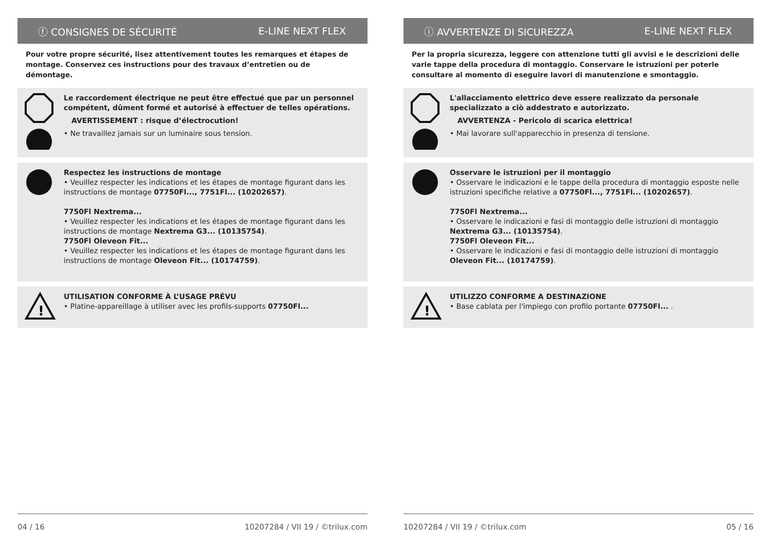ⓕ CONSIGNES DE SÉCURITÉ E-LINE NEXT FLEX
Pour votre propre sécurité, lisez attentivement toutes les remarques et étapes de montage. Conservez ces instructions pour des travaux d’entretien ou de démontage.
Le raccordement électrique ne peut être effectué que par un personnel compétent, dûment formé et autorisé à effectuer de telles opérations.
AVERTISSEMENT : risque d’électrocution!
• Ne travaillez jamais sur un luminaire sous tension.
Respectez les instructions de montage
• Veuillez respecter les indications et les étapes de montage figurant dans les instructions de montage 07750Fl..., 7751Fl... (10202657).
7750Fl Nextrema...
• Veuillez respecter les indications et les étapes de montage figurant dans les instructions de montage Nextrema G3... (10135754).
7750Fl Oleveon Fit...
• Veuillez respecter les indications et les étapes de montage figurant dans les instructions de montage Oleveon Fit... (10174759).
!
UTILISATION CONFORME À L’USAGE PRÉVU
• Platine-appareillage à utiliser avec les profils-supports 07750Fl...
04 / 16 10207284 / VII 19 / ©trilux.com
ⓘ AVVERTENZE DI SICUREZZA E-LINE NEXT FLEX
Per la propria sicurezza, leggere con attenzione tutti gli avvisi e le descrizioni delle varie tappe della procedura di montaggio. Conservare le istruzioni per poterle consultare al momento di eseguire lavori di manutenzione e smontaggio.
L'allacciamento elettrico deve essere realizzato da personale specializzato a ciò addestrato e autorizzato.
AVVERTENZA - Pericolo di scarica elettrica!
• Mai lavorare sull'apparecchio in presenza di tensione.
Osservare le istruzioni per il montaggio
• Osservare le indicazioni e le tappe della procedura di montaggio esposte nelle istruzioni specifiche relative a 07750Fl..., 7751Fl... (10202657).
7750Fl Nextrema...
• Osservare le indicazioni e fasi di montaggio delle istruzioni di montaggio Nextrema G3... (10135754).
7750Fl Oleveon Fit...
• Osservare le indicazioni e fasi di montaggio delle istruzioni di montaggio Oleveon Fit... (10174759).
!
UTILIZZO CONFORME A DESTINAZIONE
• Base cablata per l'impiego con profilo portante 07750Fl... .
10207284 / VII 19 / ©trilux.com 05 / 16